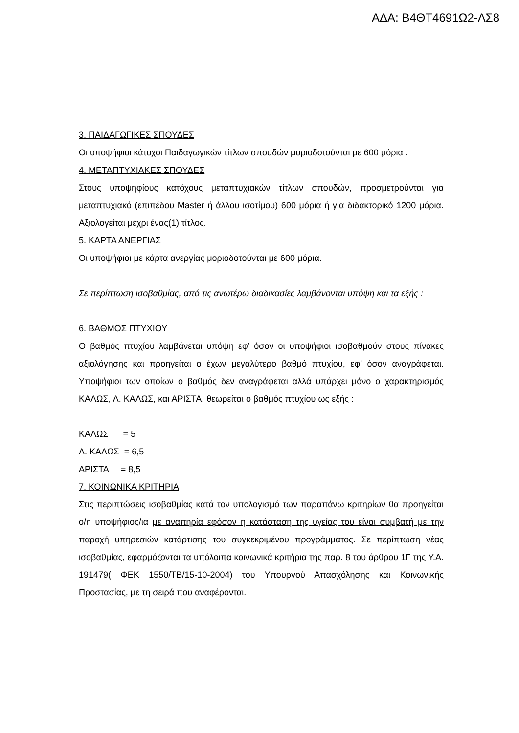ΑΔΑ: Β4ΘΤ4691Ω2-ΛΣ8
3. ΠΑΙΔΑΓΩΓΙΚΕΣ ΣΠΟΥΔΕΣ
Οι υποψήφιοι κάτοχοι Παιδαγωγικών τίτλων σπουδών μοριοδοτούνται με 600 μόρια .
4. ΜΕΤΑΠΤΥΧΙΑΚΕΣ ΣΠΟΥΔΕΣ
Στους υποψηφίους κατόχους μεταπτυχιακών τίτλων σπουδών, προσμετρούνται για μεταπτυχιακό (επιπέδου Master ή άλλου ισοτίμου) 600 μόρια ή για διδακτορικό 1200 μόρια. Αξιολογείται μέχρι ένας(1) τίτλος.
5. ΚΑΡΤΑ ΑΝΕΡΓΙΑΣ
Οι υποψήφιοι με κάρτα ανεργίας μοριοδοτούνται με 600 μόρια.
Σε περίπτωση ισοβαθμίας, από τις ανωτέρω διαδικασίες λαμβάνονται υπόψη και τα εξής :
6. ΒΑΘΜΟΣ ΠΤΥΧΙΟΥ
Ο βαθμός πτυχίου λαμβάνεται υπόψη εφ’ όσον οι υποψήφιοι ισοβαθμούν στους πίνακες αξιολόγησης και προηγείται ο έχων μεγαλύτερο βαθμό πτυχίου, εφ’ όσον αναγράφεται. Υποψήφιοι των οποίων ο βαθμός δεν αναγράφεται αλλά υπάρχει μόνο ο χαρακτηρισμός ΚΑΛΩΣ, Λ. ΚΑΛΩΣ, και ΑΡΙΣΤΑ, θεωρείται ο βαθμός πτυχίου ως εξής :
ΚΑΛΩΣ = 5
Λ. ΚΑΛΩΣ = 6,5
ΑΡΙΣΤΑ = 8,5
7. ΚΟΙΝΩΝΙΚΑ ΚΡΙΤΗΡΙΑ
Στις περιπτώσεις ισοβαθμίας κατά τον υπολογισμό των παραπάνω κριτηρίων θα προηγείται ο/η υποψήφιος/ια με αναπηρία εφόσον η κατάσταση της υγείας του είναι συμβατή με την παροχή υπηρεσιών κατάρτισης του συγκεκριμένου προγράμματος. Σε περίπτωση νέας ισοβαθμίας, εφαρμόζονται τα υπόλοιπα κοινωνικά κριτήρια της παρ. 8 του άρθρου 1Γ της Υ.Α. 191479( ΦΕΚ 1550/ΤΒ/15-10-2004) του Υπουργού Απασχόλησης και Κοινωνικής Προστασίας, με τη σειρά που αναφέρονται.